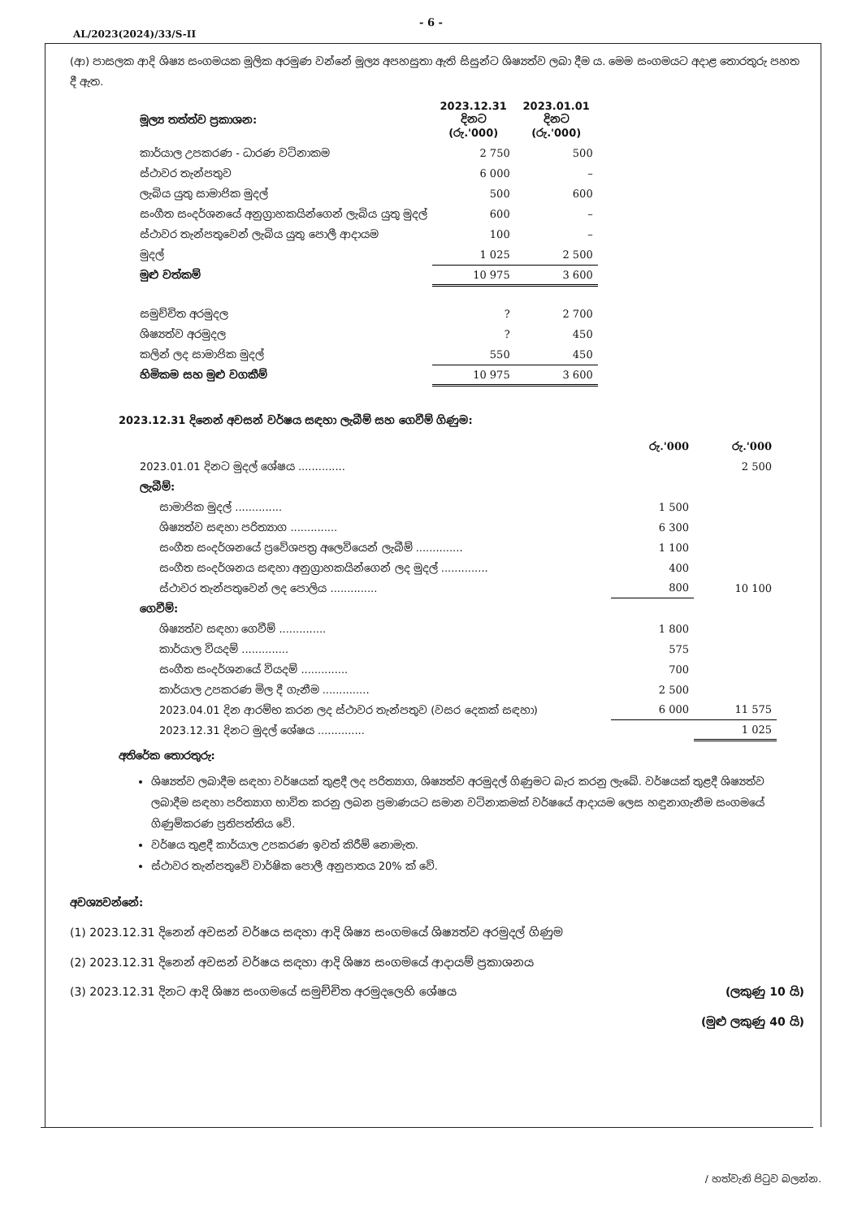- 6 -
AL/2023(2024)/33/S-II
(ආ) පාසලක ආදි ශිෂ්‍ය සංගමයක මූලික අරමුණ වන්නේ මූල්‍ය අපහසුතා ඇති සිසුන්ට ශිෂ්‍යත්ව ලබා දීම ය. මෙම සංගමයට අදාළ තොරතුරු පහත දී ඇත.
| මූල්‍ය තත්ත්ව ප්‍රකාශන: | 2023.12.31 දිනට (රු.'000) | 2023.01.01 දිනට (රු.'000) |
| --- | --- | --- |
| කාර්යාල උපකරණ - ධාරණ වටිනාකම | 2 750 | 500 |
| ස්ථාවර තැන්පතුව | 6 000 | – |
| ලැබිය යුතු සාමාජික මුදල් | 500 | 600 |
| සංගීත සංදර්ශනයේ අනුග්‍රාහකයින්ගෙන් ලැබිය යුතු මුදල් | 600 | – |
| ස්ථාවර තැන්පතුවෙන් ලැබිය යුතු පොලී ආදායම | 100 | – |
| මුදල් | 1 025 | 2 500 |
| මුළු වත්කම් | 10 975 | 3 600 |
| සමුච්චිත අරමුදල | ? | 2 700 |
| ශිෂ්‍යත්ව අරමුදල | ? | 450 |
| කලින් ලද සාමාජික මුදල් | 550 | 450 |
| හිමිකම සහ මුළු වගකීම් | 10 975 | 3 600 |
2023.12.31 දිනෙන් අවසන් වර්ෂය සඳහා ලැබීම් සහ ගෙවීම් ගිණුම:
| | රු.'000 | රු.'000 |
| 2023.01.01 දිනට මුදල් ශේෂය .............. | | 2 500 |
| ලැබීම්: | | |
| සාමාජික මුදල් .............. | 1 500 | |
| ශිෂ්‍යත්ව සඳහා පරිත්‍යාග .............. | 6 300 | |
| සංගීත සංදර්ශනයේ ප්‍රවේශපත්‍ර අලෙවියෙන් ලැබීම් .............. | 1 100 | |
| සංගීත සංදර්ශනය සඳහා අනුග්‍රාහකයින්ගෙන් ලද මුදල් .............. | 400 | |
| ස්ථාවර තැන්පතුවෙන් ලද පොලිය .............. | 800 | 10 100 |
| ගෙවීම්: | | |
| ශිෂ්‍යත්ව සඳහා ගෙවීම් .............. | 1 800 | |
| කාර්යාල වියදම් .............. | 575 | |
| සංගීත සංදර්ශනයේ වියදම් .............. | 700 | |
| කාර්යාල උපකරණ මිල දී ගැනීම .............. | 2 500 | |
| 2023.04.01 දින ආරම්භ කරන ලද ස්ථාවර තැන්පතුව (වසර දෙකක් සඳහා) | 6 000 | 11 575 |
| 2023.12.31 දිනට මුදල් ශේෂය .............. | | 1 025 |
අතිරේක තොරතුරු:
ශිෂ්‍යත්ව ලබාදීම සඳහා වර්ෂයක් තුළදී ලද පරිත්‍යාග, ශිෂ්‍යත්ව අරමුදල් ගිණුමට බැර කරනු ලැබේ. වර්ෂයක් තුළදී ශිෂ්‍යත්ව ලබාදීම සඳහා පරිත්‍යාග භාවිත කරනු ලබන ප්‍රමාණයට සමාන වටිනාකමක් වර්ෂයේ ආදායම ලෙස හඳුනාගැනීම සංගමයේ ගිණුම්කරණ ප්‍රතිපත්තිය වේ.
වර්ෂය තුළදී කාර්යාල උපකරණ ඉවත් කිරීම් නොමැත.
ස්ථාවර තැන්පතුවේ වාර්ෂික පොලී අනුපාතය 20% ක් වේ.
අවශ්‍යවන්නේ:
(1) 2023.12.31 දිනෙන් අවසන් වර්ෂය සඳහා ආදි ශිෂ්‍ය සංගමයේ ශිෂ්‍යත්ව අරමුදල් ගිණුම
(2) 2023.12.31 දිනෙන් අවසන් වර්ෂය සඳහා ආදි ශිෂ්‍ය සංගමයේ ආදායම් ප්‍රකාශනය
(3) 2023.12.31 දිනට ආදි ශිෂ්‍ය සංගමයේ සමුච්චිත අරමුදලෙහි ශේෂය (ලකුණු 10 යි)
(මුළු ලකුණු 40 යි)
/ හත්වැනි පිටුව බලන්න.